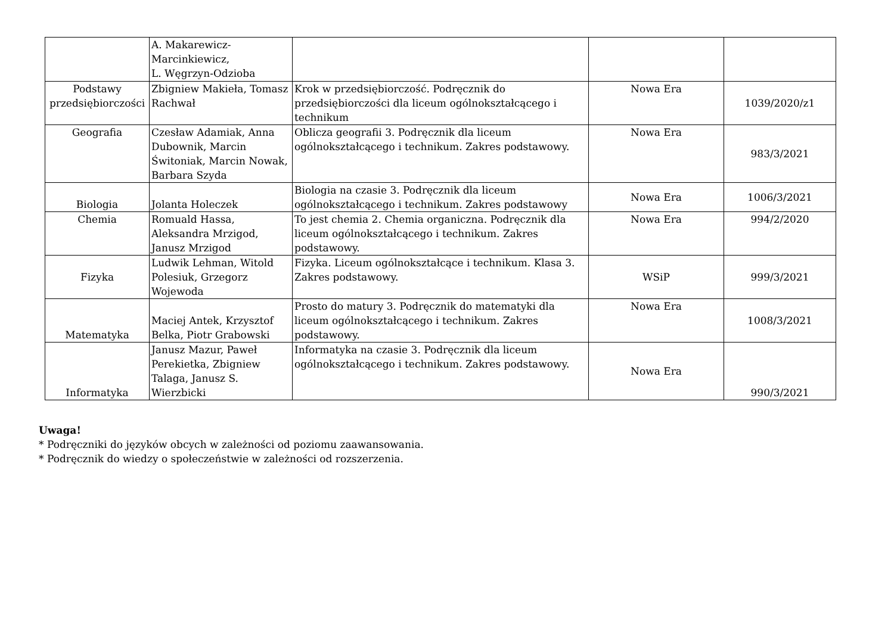| | A. Makarewicz-Marcinkiewicz, L. Węgrzyn-Odzioba | | | |
| Podstawy przedsiębiorczości | Zbigniew Makieła, Tomasz Rachwał | Krok w przedsiębiorczość. Podręcznik do przedsiębiorczości dla liceum ogólnokształcącego i technikum | Nowa Era | 1039/2020/z1 |
| Geografia | Czesław Adamiak, Anna Dubownik, Marcin Świtoniak, Marcin Nowak, Barbara Szyda | Oblicza geografii 3. Podręcznik dla liceum ogólnokształcącego i technikum. Zakres podstawowy. | Nowa Era | 983/3/2021 |
| Biologia | Jolanta Holeczek | Biologia na czasie 3. Podręcznik dla liceum ogólnokształcącego i technikum. Zakres podstawowy | Nowa Era | 1006/3/2021 |
| Chemia | Romuald Hassa, Aleksandra Mrzigod, Janusz Mrzigod | To jest chemia 2. Chemia organiczna. Podręcznik dla liceum ogólnokształcącego i technikum. Zakres podstawowy. | Nowa Era | 994/2/2020 |
| Fizyka | Ludwik Lehman, Witold Polesiuk, Grzegorz Wojewoda | Fizyka. Liceum ogólnokształcące i technikum. Klasa 3. Zakres podstawowy. | WSiP | 999/3/2021 |
| Matematyka | Maciej Antek, Krzysztof Belka, Piotr Grabowski | Prosto do matury 3. Podręcznik do matematyki dla liceum ogólnokształcącego i technikum. Zakres podstawowy. | Nowa Era | 1008/3/2021 |
| Informatyka | Janusz Mazur, Paweł Perekietka, Zbigniew Talaga, Janusz S. Wierzbicki | Informatyka na czasie 3. Podręcznik dla liceum ogólnokształcącego i technikum. Zakres podstawowy. | Nowa Era | 990/3/2021 |
Uwaga!
* Podręczniki do języków obcych w zależności od poziomu zaawansowania.
* Podręcznik do wiedzy o społeczeństwie w zależności od rozszerzenia.